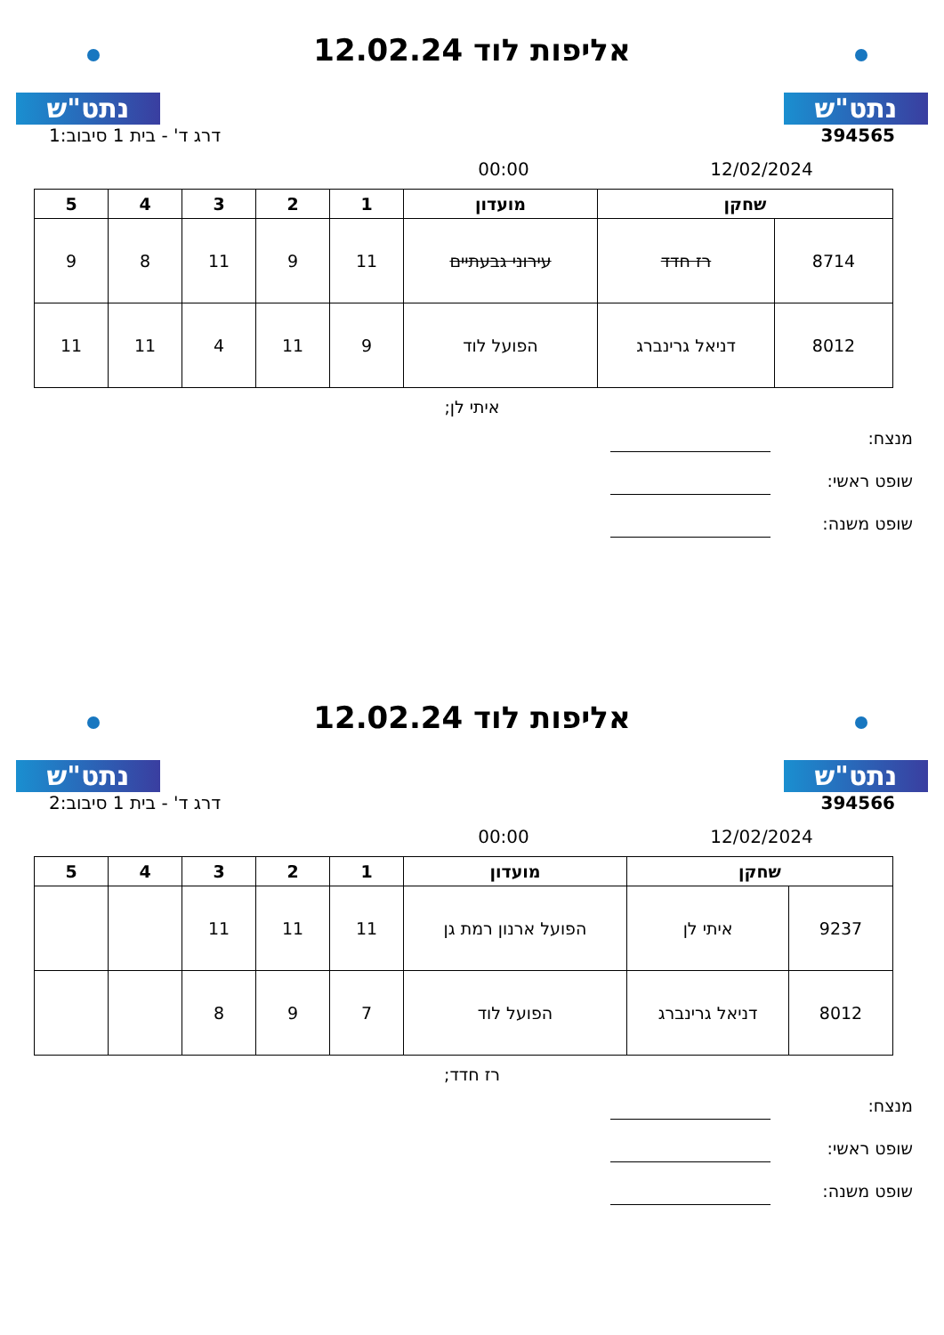נתט"ש
אליפות לוד 12.02.24
נתט"ש
394565 דרג ד' - בית 1 סיבוב:1
12/02/2024 00:00
| שחקן | | מועדון | 1 | 2 | 3 | 4 | 5 |
| --- | --- | --- | --- | --- | --- | --- | --- |
| 8714 | רז חדד | עירוני גבעתיים | 11 | 9 | 11 | 8 | 9 |
| 8012 | דניאל גרינברג | הפועל לוד | 9 | 11 | 4 | 11 | 11 |
איתי לן;
מנצח:
שופט ראשי:
שופט משנה:
נתט"ש
אליפות לוד 12.02.24
נתט"ש
394566 דרג ד' - בית 1 סיבוב:2
12/02/2024 00:00
| שחקן | | מועדון | 1 | 2 | 3 | 4 | 5 |
| --- | --- | --- | --- | --- | --- | --- | --- |
| 9237 | איתי לן | הפועל ארנון רמת גן | 11 | 11 | 11 | | |
| 8012 | דניאל גרינברג | הפועל לוד | 7 | 9 | 8 | | |
רז חדד;
מנצח:
שופט ראשי:
שופט משנה: